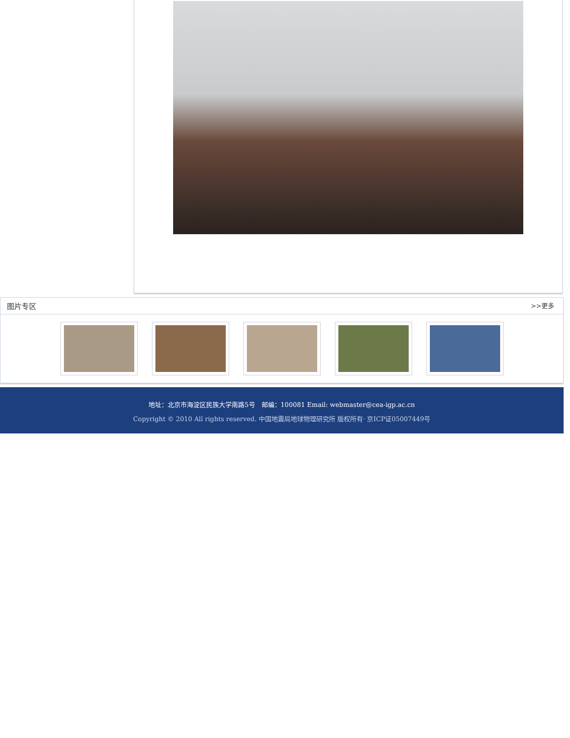图片专区 >>更多
地址：北京市海淀区民族大学南路5号　邮编：100081 Email: webmaster@cea-igp.ac.cn
Copyright © 2010 All rights reserved. 中国地震局地球物理研究所 版权所有· 京ICP证05007449号